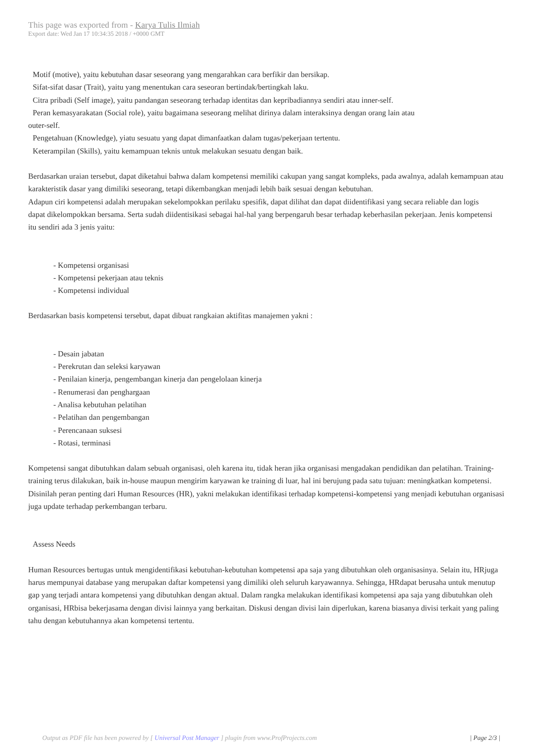This page was exported from - Karya Tulis Ilmiah
Export date: Wed Jan 17 10:34:35 2018 / +0000 GMT
Motif (motive), yaitu kebutuhan dasar seseorang yang mengarahkan cara berfikir dan bersikap.
Sifat-sifat dasar (Trait), yaitu yang menentukan cara seseoran bertindak/bertingkah laku.
Citra pribadi (Self image), yaitu pandangan seseorang terhadap identitas dan kepribadiannya sendiri atau inner-self.
Peran kemasyarakatan (Social role), yaitu bagaimana seseorang melihat dirinya dalam interaksinya dengan orang lain atau
outer-self.
Pengetahuan (Knowledge), yiatu sesuatu yang dapat dimanfaatkan dalam tugas/pekerjaan tertentu.
Keterampilan (Skills), yaitu kemampuan teknis untuk melakukan sesuatu dengan baik.
Berdasarkan uraian tersebut, dapat diketahui bahwa dalam kompetensi memiliki cakupan yang sangat kompleks, pada awalnya, adalah kemampuan atau karakteristik dasar yang dimiliki seseorang, tetapi dikembangkan menjadi lebih baik sesuai dengan kebutuhan.
Adapun ciri kompetensi adalah merupakan sekelompokkan perilaku spesifik, dapat dilihat dan dapat diidentifikasi yang secara reliable dan logis
dapat dikelompokkan bersama. Serta sudah diidentisikasi sebagai hal-hal yang berpengaruh besar terhadap keberhasilan pekerjaan. Jenis kompetensi
itu sendiri ada 3 jenis yaitu:
- Kompetensi organisasi
- Kompetensi pekerjaan atau teknis
- Kompetensi individual
Berdasarkan basis kompetensi tersebut, dapat dibuat rangkaian aktifitas manajemen yakni :
- Desain jabatan
- Perekrutan dan seleksi karyawan
- Penilaian kinerja, pengembangan kinerja dan pengelolaan kinerja
- Renumerasi dan penghargaan
- Analisa kebutuhan pelatihan
- Pelatihan dan pengembangan
- Perencanaan suksesi
- Rotasi, terminasi
Kompetensi sangat dibutuhkan dalam sebuah organisasi, oleh karena itu, tidak heran jika organisasi mengadakan pendidikan dan pelatihan. Training-training terus dilakukan, baik in-house maupun mengirim karyawan ke training di luar, hal ini berujung pada satu tujuan: meningkatkan kompetensi. Disinilah peran penting dari Human Resources (HR), yakni melakukan identifikasi terhadap kompetensi-kompetensi yang menjadi kebutuhan organisasi juga update terhadap perkembangan terbaru.
Assess Needs
Human Resources bertugas untuk mengidentifikasi kebutuhan-kebutuhan kompetensi apa saja yang dibutuhkan oleh organisasinya. Selain itu, HRjuga harus mempunyai database yang merupakan daftar kompetensi yang dimiliki oleh seluruh karyawannya. Sehingga, HRdapat berusaha untuk menutup gap yang terjadi antara kompetensi yang dibutuhkan dengan aktual. Dalam rangka melakukan identifikasi kompetensi apa saja yang dibutuhkan oleh organisasi, HRbisa bekerjasama dengan divisi lainnya yang berkaitan. Diskusi dengan divisi lain diperlukan, karena biasanya divisi terkait yang paling tahu dengan kebutuhannya akan kompetensi tertentu.
Output as PDF file has been powered by [ Universal Post Manager ] plugin from www.ProfProjects.com | Page 2/3 |